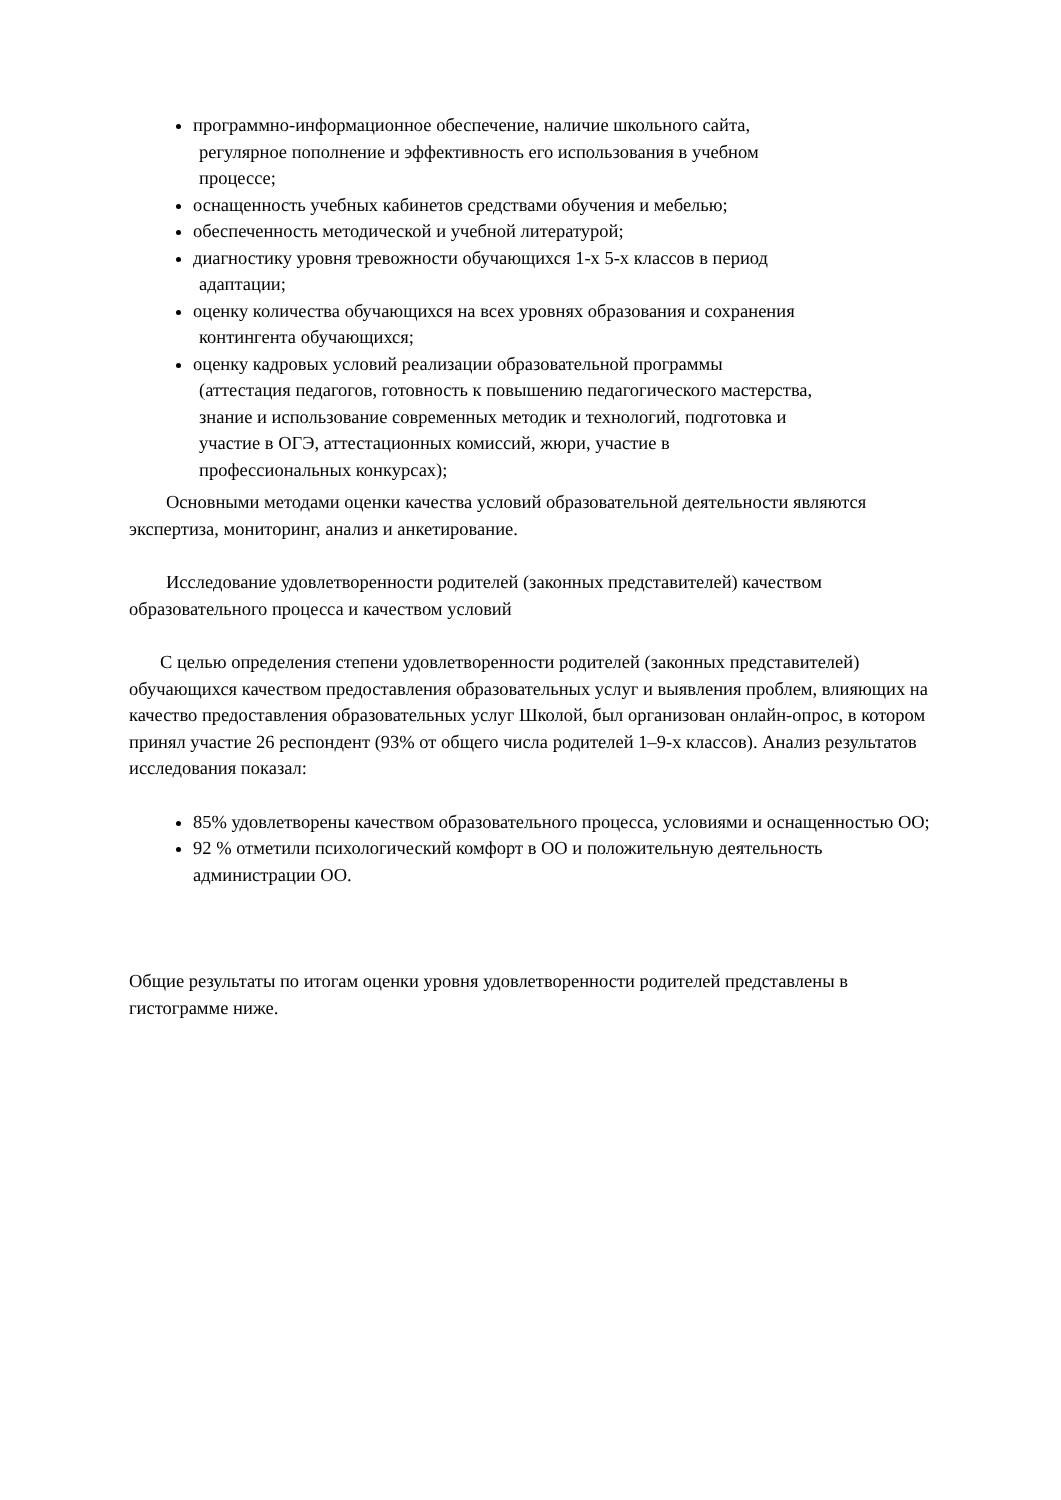программно-информационное обеспечение, наличие школьного сайта,
регулярное пополнение и эффективность его использования в учебном
процессе;
оснащенность учебных кабинетов средствами обучения и мебелью;
обеспеченность методической и учебной литературой;
диагностику уровня тревожности обучающихся 1-х 5-х классов в период
адаптации;
оценку количества обучающихся на всех уровнях образования и сохранения
контингента обучающихся;
оценку кадровых условий реализации образовательной программы
(аттестация педагогов, готовность к повышению педагогического мастерства,
знание и использование современных методик и технологий, подготовка и
участие в ОГЭ, аттестационных комиссий, жюри, участие в
профессиональных конкурсах);
Основными методами оценки качества условий образовательной деятельности являются экспертиза, мониторинг, анализ и анкетирование.
Исследование удовлетворенности родителей (законных представителей) качеством образовательного процесса и качеством условий
С целью определения степени удовлетворенности родителей (законных представителей) обучающихся качеством предоставления образовательных услуг и выявления проблем, влияющих на качество предоставления образовательных услуг Школой, был организован онлайн-опрос, в котором принял участие 26 респондент (93% от общего числа родителей 1–9-х классов). Анализ результатов исследования показал:
85% удовлетворены качеством образовательного процесса, условиями и оснащенностью ОО;
92 % отметили психологический комфорт в ОО и положительную деятельность администрации ОО.
Общие результаты по итогам оценки уровня удовлетворенности родителей представлены в гистограмме ниже.